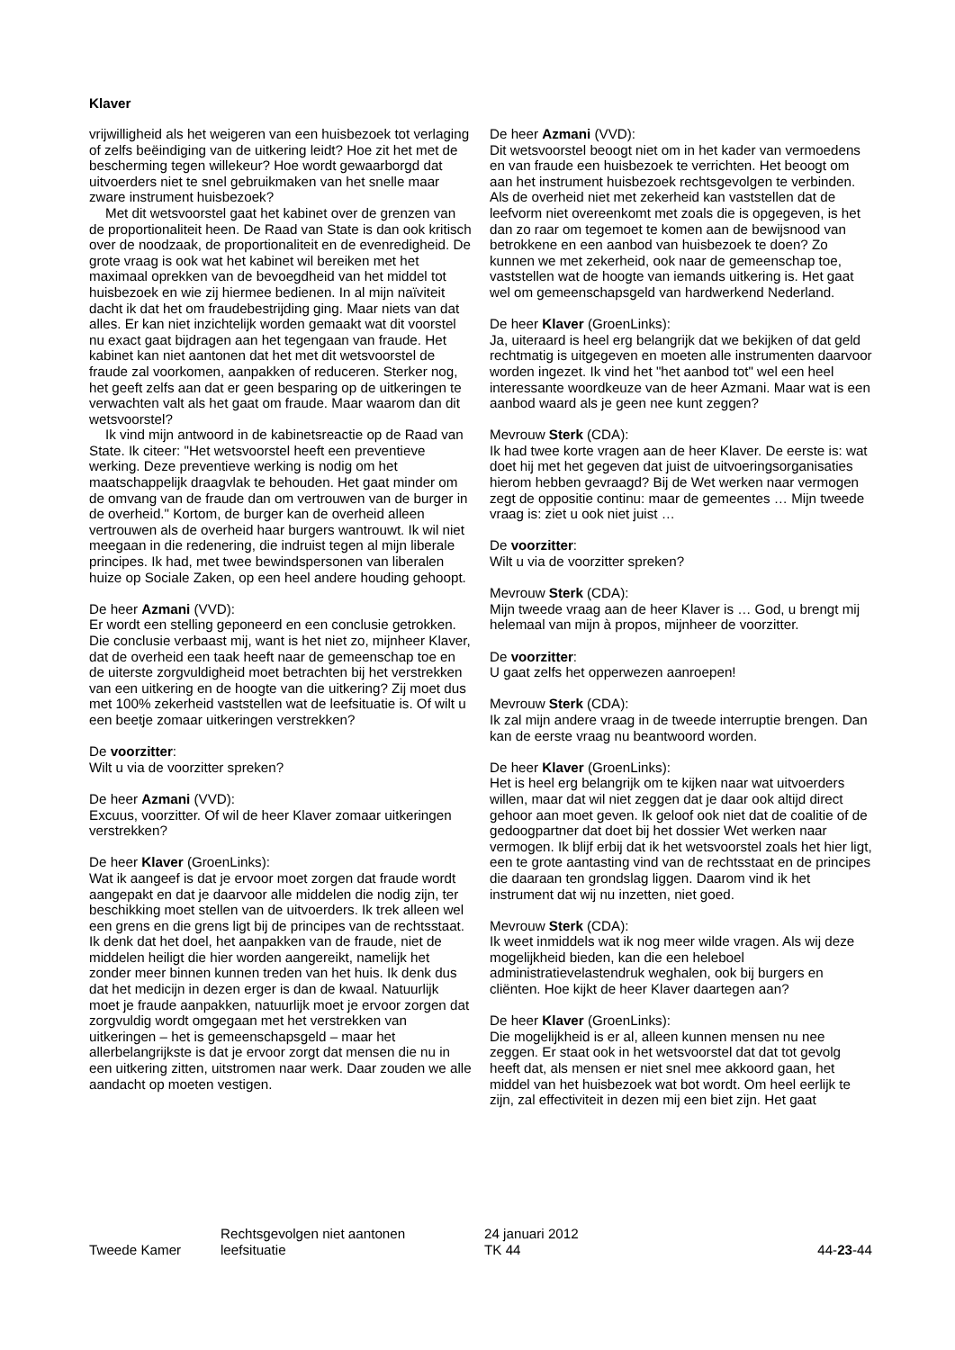Klaver
vrijwilligheid als het weigeren van een huisbezoek tot verlaging of zelfs beëindiging van de uitkering leidt? Hoe zit het met de bescherming tegen willekeur? Hoe wordt gewaarborgd dat uitvoerders niet te snel gebruikmaken van het snelle maar zware instrument huisbezoek?
Met dit wetsvoorstel gaat het kabinet over de grenzen van de proportionaliteit heen. De Raad van State is dan ook kritisch over de noodzaak, de proportionaliteit en de evenredigheid. De grote vraag is ook wat het kabinet wil bereiken met het maximaal oprekken van de bevoegdheid van het middel tot huisbezoek en wie zij hiermee bedienen. In al mijn naïviteit dacht ik dat het om fraudebestrijding ging. Maar niets van dat alles. Er kan niet inzichtelijk worden gemaakt wat dit voorstel nu exact gaat bijdragen aan het tegengaan van fraude. Het kabinet kan niet aantonen dat het met dit wetsvoorstel de fraude zal voorkomen, aanpakken of reduceren. Sterker nog, het geeft zelfs aan dat er geen besparing op de uitkeringen te verwachten valt als het gaat om fraude. Maar waarom dan dit wetsvoorstel?
Ik vind mijn antwoord in de kabinetsreactie op de Raad van State. Ik citeer: "Het wetsvoorstel heeft een preventieve werking. Deze preventieve werking is nodig om het maatschappelijk draagvlak te behouden. Het gaat minder om de omvang van de fraude dan om vertrouwen van de burger in de overheid." Kortom, de burger kan de overheid alleen vertrouwen als de overheid haar burgers wantrouwt. Ik wil niet meegaan in die redenering, die indruist tegen al mijn liberale principes. Ik had, met twee bewindspersonen van liberalen huize op Sociale Zaken, op een heel andere houding gehoopt.
De heer Azmani (VVD):
Er wordt een stelling geponeerd en een conclusie getrokken. Die conclusie verbaast mij, want is het niet zo, mijnheer Klaver, dat de overheid een taak heeft naar de gemeenschap toe en de uiterste zorgvuldigheid moet betrachten bij het verstrekken van een uitkering en de hoogte van die uitkering? Zij moet dus met 100% zekerheid vaststellen wat de leefsituatie is. Of wilt u een beetje zomaar uitkeringen verstrekken?
De voorzitter:
Wilt u via de voorzitter spreken?
De heer Azmani (VVD):
Excuus, voorzitter. Of wil de heer Klaver zomaar uitkeringen verstrekken?
De heer Klaver (GroenLinks):
Wat ik aangeef is dat je ervoor moet zorgen dat fraude wordt aangepakt en dat je daarvoor alle middelen die nodig zijn, ter beschikking moet stellen van de uitvoerders. Ik trek alleen wel een grens en die grens ligt bij de principes van de rechtsstaat. Ik denk dat het doel, het aanpakken van de fraude, niet de middelen heiligt die hier worden aangereikt, namelijk het zonder meer binnen kunnen treden van het huis. Ik denk dus dat het medicijn in dezen erger is dan de kwaal. Natuurlijk moet je fraude aanpakken, natuurlijk moet je ervoor zorgen dat zorgvuldig wordt omgegaan met het verstrekken van uitkeringen – het is gemeenschapsgeld – maar het allerbelangrijkste is dat je ervoor zorgt dat mensen die nu in een uitkering zitten, uitstromen naar werk. Daar zouden we alle aandacht op moeten vestigen.
De heer Azmani (VVD):
Dit wetsvoorstel beoogt niet om in het kader van vermoedens en van fraude een huisbezoek te verrichten. Het beoogt om aan het instrument huisbezoek rechtsgevolgen te verbinden. Als de overheid niet met zekerheid kan vaststellen dat de leefvorm niet overeenkomt met zoals die is opgegeven, is het dan zo raar om tegemoet te komen aan de bewijsnood van betrokkene en een aanbod van huisbezoek te doen? Zo kunnen we met zekerheid, ook naar de gemeenschap toe, vaststellen wat de hoogte van iemands uitkering is. Het gaat wel om gemeenschapsgeld van hardwerkend Nederland.
De heer Klaver (GroenLinks):
Ja, uiteraard is heel erg belangrijk dat we bekijken of dat geld rechtmatig is uitgegeven en moeten alle instrumenten daarvoor worden ingezet. Ik vind het "het aanbod tot" wel een heel interessante woordkeuze van de heer Azmani. Maar wat is een aanbod waard als je geen nee kunt zeggen?
Mevrouw Sterk (CDA):
Ik had twee korte vragen aan de heer Klaver. De eerste is: wat doet hij met het gegeven dat juist de uitvoeringsorganisaties hierom hebben gevraagd? Bij de Wet werken naar vermogen zegt de oppositie continu: maar de gemeentes … Mijn tweede vraag is: ziet u ook niet juist …
De voorzitter:
Wilt u via de voorzitter spreken?
Mevrouw Sterk (CDA):
Mijn tweede vraag aan de heer Klaver is … God, u brengt mij helemaal van mijn à propos, mijnheer de voorzitter.
De voorzitter:
U gaat zelfs het opperwezen aanroepen!
Mevrouw Sterk (CDA):
Ik zal mijn andere vraag in de tweede interruptie brengen. Dan kan de eerste vraag nu beantwoord worden.
De heer Klaver (GroenLinks):
Het is heel erg belangrijk om te kijken naar wat uitvoerders willen, maar dat wil niet zeggen dat je daar ook altijd direct gehoor aan moet geven. Ik geloof ook niet dat de coalitie of de gedoogpartner dat doet bij het dossier Wet werken naar vermogen. Ik blijf erbij dat ik het wetsvoorstel zoals het hier ligt, een te grote aantasting vind van de rechtsstaat en de principes die daaraan ten grondslag liggen. Daarom vind ik het instrument dat wij nu inzetten, niet goed.
Mevrouw Sterk (CDA):
Ik weet inmiddels wat ik nog meer wilde vragen. Als wij deze mogelijkheid bieden, kan die een heleboel administratievelastendruk weghalen, ook bij burgers en cliënten. Hoe kijkt de heer Klaver daartegen aan?
De heer Klaver (GroenLinks):
Die mogelijkheid is er al, alleen kunnen mensen nu nee zeggen. Er staat ook in het wetsvoorstel dat dat tot gevolg heeft dat, als mensen er niet snel mee akkoord gaan, het middel van het huisbezoek wat bot wordt. Om heel eerlijk te zijn, zal effectiviteit in dezen mij een biet zijn. Het gaat
Tweede Kamer
Rechtsgevolgen niet aantonen
leefsituatie
24 januari 2012
TK 44
44-23-44